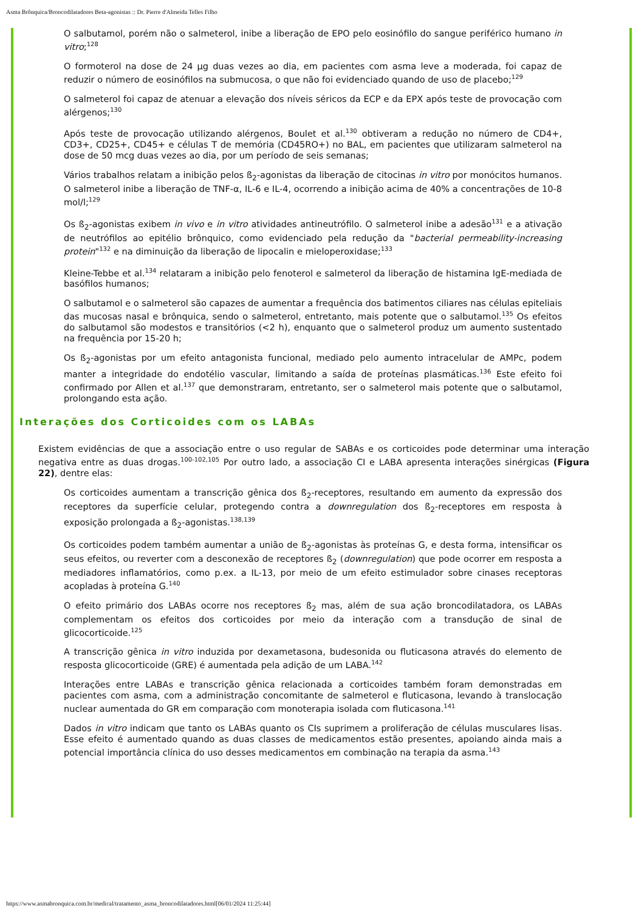Asma Brônquica/Broncodilatadores Beta-agonistas :: Dr. Pierre d'Almeida Telles Filho
O salbutamol, porém não o salmeterol, inibe a liberação de EPO pelo eosinófilo do sangue periférico humano in vitro;<sup>128</sup>
O formoterol na dose de 24 µg duas vezes ao dia, em pacientes com asma leve a moderada, foi capaz de reduzir o número de eosinófilos na submucosa, o que não foi evidenciado quando de uso de placebo;<sup>129</sup>
O salmeterol foi capaz de atenuar a elevação dos níveis séricos da ECP e da EPX após teste de provocação com alérgenos;<sup>130</sup>
Após teste de provocação utilizando alérgenos, Boulet et al.<sup>130</sup> obtiveram a redução no número de CD4+, CD3+, CD25+, CD45+ e células T de memória (CD45RO+) no BAL, em pacientes que utilizaram salmeterol na dose de 50 mcg duas vezes ao dia, por um período de seis semanas;
Vários trabalhos relatam a inibição pelos ß<sub>2</sub>-agonistas da liberação de citocinas in vitro por monócitos humanos. O salmeterol inibe a liberação de TNF-α, IL-6 e IL-4, ocorrendo a inibição acima de 40% a concentrações de 10-8 mol/l;<sup>129</sup>
Os ß<sub>2</sub>-agonistas exibem in vivo e in vitro atividades antineutrófilo. O salmeterol inibe a adesão<sup>131</sup> e a ativação de neutrófilos ao epitélio brônquico, como evidenciado pela redução da "bacterial permeability-increasing protein"<sup>132</sup> e na diminuição da liberação de lipocalin e mieloperoxidase;<sup>133</sup>
Kleine-Tebbe et al.<sup>134</sup> relataram a inibição pelo fenoterol e salmeterol da liberação de histamina IgE-mediada de basófilos humanos;
O salbutamol e o salmeterol são capazes de aumentar a frequência dos batimentos ciliares nas células epiteliais das mucosas nasal e brônquica, sendo o salmeterol, entretanto, mais potente que o salbutamol.<sup>135</sup> Os efeitos do salbutamol são modestos e transitórios (<2 h), enquanto que o salmeterol produz um aumento sustentado na frequência por 15-20 h;
Os ß<sub>2</sub>-agonistas por um efeito antagonista funcional, mediado pelo aumento intracelular de AMPc, podem manter a integridade do endotélio vascular, limitando a saída de proteínas plasmáticas.<sup>136</sup> Este efeito foi confirmado por Allen et al.<sup>137</sup> que demonstraram, entretanto, ser o salmeterol mais potente que o salbutamol, prolongando esta ação.
Interações dos Corticoides com os LABAs
Existem evidências de que a associação entre o uso regular de SABAs e os corticoides pode determinar uma interação negativa entre as duas drogas.<sup>100-102,105</sup> Por outro lado, a associação CI e LABA apresenta interações sinérgicas (Figura 22), dentre elas:
Os corticoides aumentam a transcrição gênica dos ß<sub>2</sub>-receptores, resultando em aumento da expressão dos receptores da superfície celular, protegendo contra a downregulation dos ß<sub>2</sub>-receptores em resposta à exposição prolongada a ß<sub>2</sub>-agonistas.<sup>138,139</sup>
Os corticoides podem também aumentar a união de ß<sub>2</sub>-agonistas às proteínas G, e desta forma, intensificar os seus efeitos, ou reverter com a desconexão de receptores ß<sub>2</sub> (downregulation) que pode ocorrer em resposta a mediadores inflamatórios, como p.ex. a IL-13, por meio de um efeito estimulador sobre cinases receptoras acopladas à proteína G.<sup>140</sup>
O efeito primário dos LABAs ocorre nos receptores ß<sub>2</sub> mas, além de sua ação broncodilatadora, os LABAs complementam os efeitos dos corticoides por meio da interação com a transdução de sinal de glicocorticoide.<sup>125</sup>
A transcrição gênica in vitro induzida por dexametasona, budesonida ou fluticasona através do elemento de resposta glicocorticoide (GRE) é aumentada pela adição de um LABA.<sup>142</sup>
Interações entre LABAs e transcrição gênica relacionada a corticoides também foram demonstradas em pacientes com asma, com a administração concomitante de salmeterol e fluticasona, levando à translocação nuclear aumentada do GR em comparação com monoterapia isolada com fluticasona.<sup>141</sup>
Dados in vitro indicam que tanto os LABAs quanto os CIs suprimem a proliferação de células musculares lisas. Esse efeito é aumentado quando as duas classes de medicamentos estão presentes, apoiando ainda mais a potencial importância clínica do uso desses medicamentos em combinação na terapia da asma.<sup>143</sup>
https://www.asmabronquica.com.br/medical/tratamento_asma_broncodilatadores.html[06/01/2024 11:25:44]